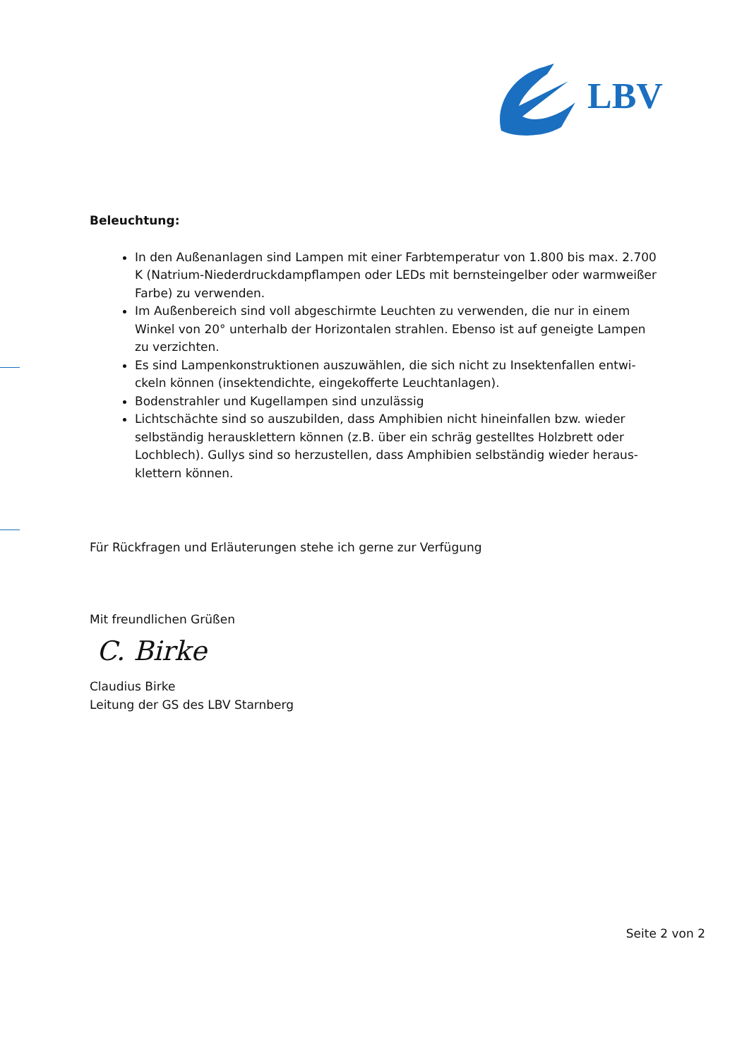LBV
Beleuchtung:
In den Außenanlagen sind Lampen mit einer Farbtemperatur von 1.800 bis max. 2.700 K (Natrium-Niederdruckdampflampen oder LEDs mit bernsteingelber oder warmweißer Farbe) zu verwenden.
Im Außenbereich sind voll abgeschirmte Leuchten zu verwenden, die nur in einem Winkel von 20° unterhalb der Horizontalen strahlen. Ebenso ist auf geneigte Lampen zu verzichten.
Es sind Lampenkonstruktionen auszuwählen, die sich nicht zu Insektenfallen entwi-ckeln können (insektendichte, eingekofferte Leuchtanlagen).
Bodenstrahler und Kugellampen sind unzulässig
Lichtschächte sind so auszubilden, dass Amphibien nicht hineinfallen bzw. wieder selbständig herausklettern können (z.B. über ein schräg gestelltes Holzbrett oder Lochblech). Gullys sind so herzustellen, dass Amphibien selbständig wieder heraus-klettern können.
Für Rückfragen und Erläuterungen stehe ich gerne zur Verfügung
Mit freundlichen Grüßen
C. Birke
Claudius Birke
Leitung der GS des LBV Starnberg
Seite 2 von 2